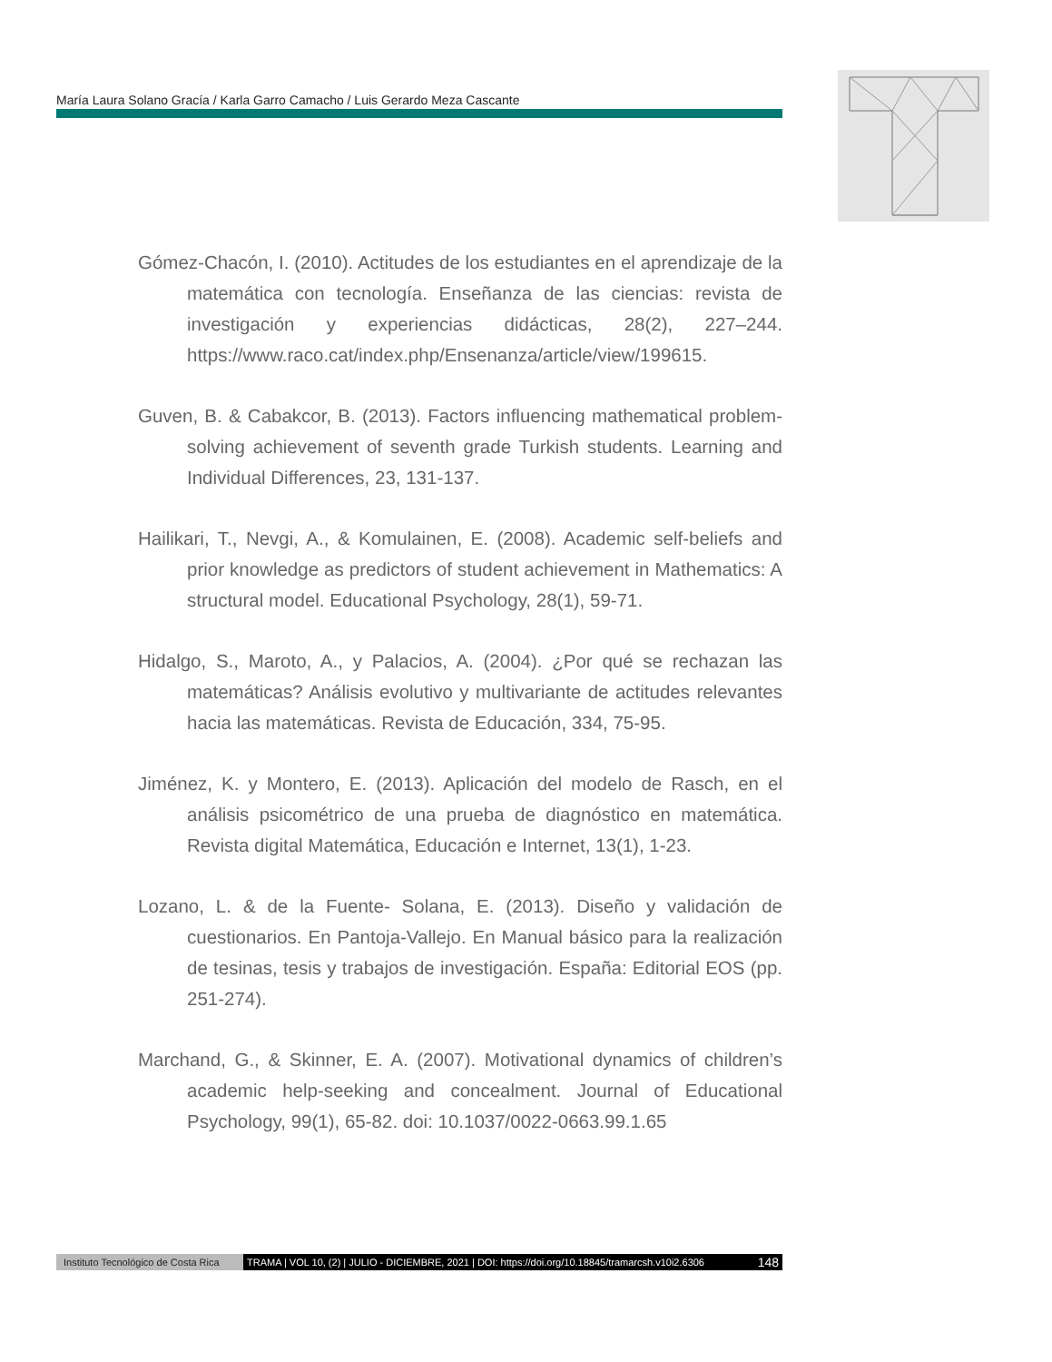María Laura Solano Gracía / Karla Garro Camacho / Luis Gerardo Meza Cascante
Gómez-Chacón, I. (2010). Actitudes de los estudiantes en el aprendizaje de la matemática con tecnología. Enseñanza de las ciencias: revista de investigación y experiencias didácticas, 28(2), 227–244. https://www.raco.cat/index.php/Ensenanza/article/view/199615.
Guven, B. & Cabakcor, B. (2013). Factors influencing mathematical problem-solving achievement of seventh grade Turkish students. Learning and Individual Differences, 23, 131-137.
Hailikari, T., Nevgi, A., & Komulainen, E. (2008). Academic self-beliefs and prior knowledge as predictors of student achievement in Mathematics: A structural model. Educational Psychology, 28(1), 59-71.
Hidalgo, S., Maroto, A., y Palacios, A. (2004). ¿Por qué se rechazan las matemáticas? Análisis evolutivo y multivariante de actitudes relevantes hacia las matemáticas. Revista de Educación, 334, 75-95.
Jiménez, K. y Montero, E. (2013). Aplicación del modelo de Rasch, en el análisis psicométrico de una prueba de diagnóstico en matemática. Revista digital Matemática, Educación e Internet, 13(1), 1-23.
Lozano, L. & de la Fuente- Solana, E. (2013). Diseño y validación de cuestionarios. En Pantoja-Vallejo. En Manual básico para la realización de tesinas, tesis y trabajos de investigación. España: Editorial EOS (pp. 251-274).
Marchand, G., & Skinner, E. A. (2007). Motivational dynamics of children’s academic help-seeking and concealment. Journal of Educational Psychology, 99(1), 65-82. doi: 10.1037/0022-0663.99.1.65
Instituto Tecnológico de Costa Rica TRAMA | VOL 10, (2) | JULIO - DICIEMBRE, 2021 | DOI: https://doi.org/10.18845/tramarcsh.v10i2.6306 148